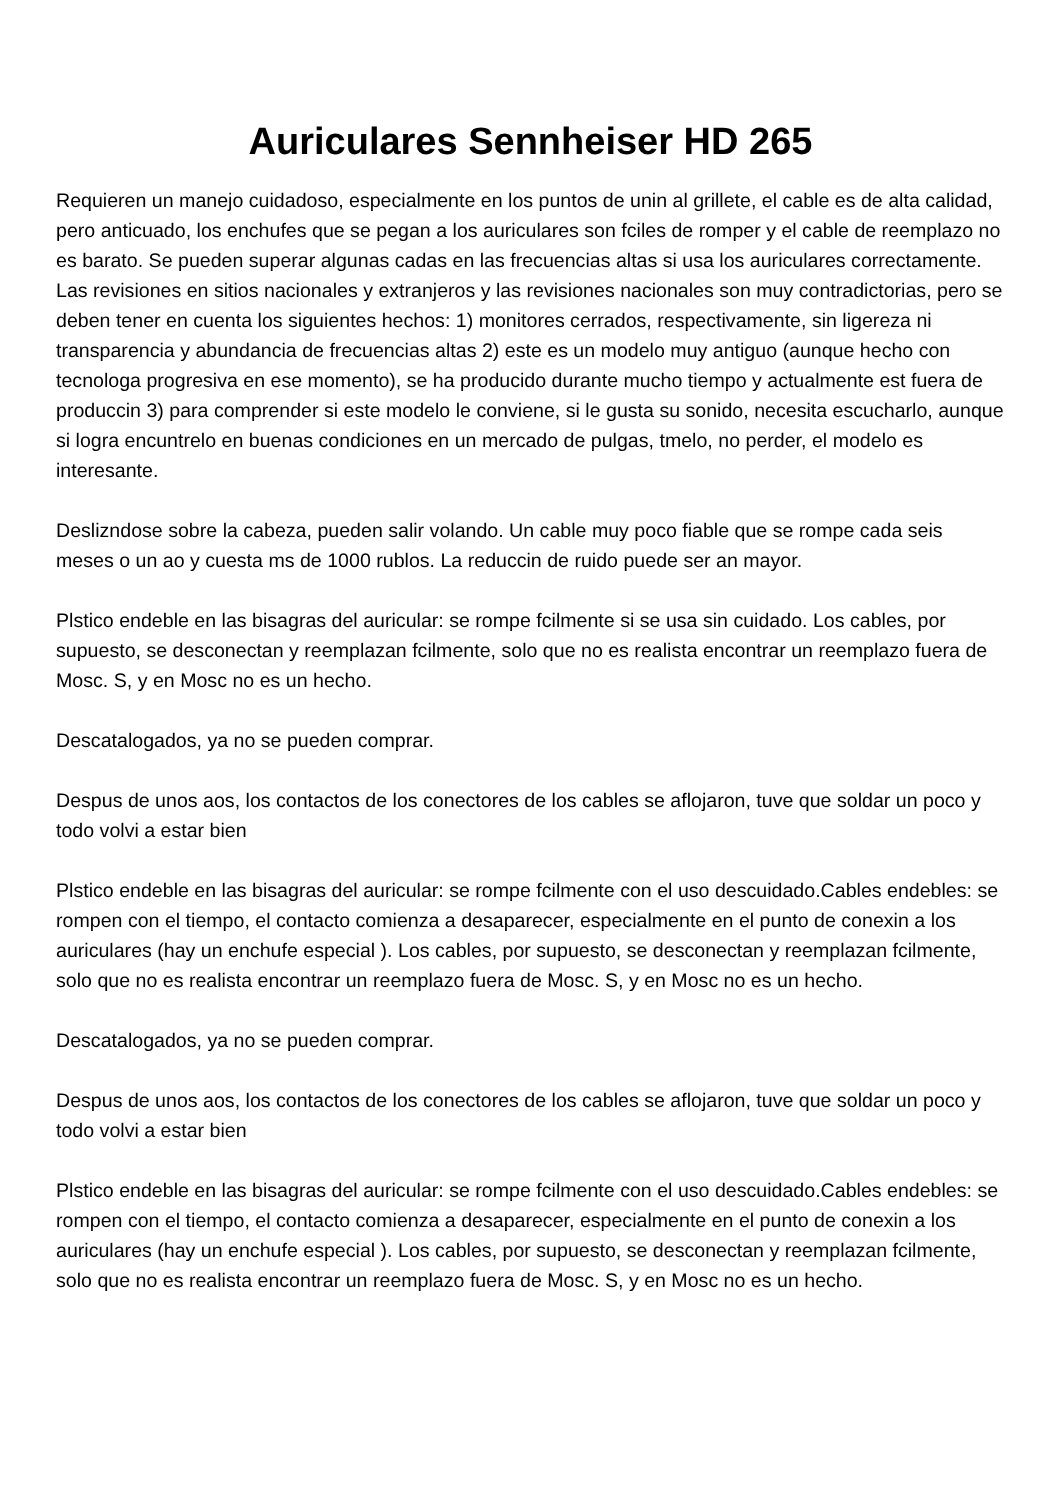Auriculares Sennheiser HD 265
Requieren un manejo cuidadoso, especialmente en los puntos de unin al grillete, el cable es de alta calidad, pero anticuado, los enchufes que se pegan a los auriculares son fciles de romper y el cable de reemplazo no es barato. Se pueden superar algunas cadas en las frecuencias altas si usa los auriculares correctamente. Las revisiones en sitios nacionales y extranjeros y las revisiones nacionales son muy contradictorias, pero se deben tener en cuenta los siguientes hechos: 1) monitores cerrados, respectivamente, sin ligereza ni transparencia y abundancia de frecuencias altas 2) este es un modelo muy antiguo (aunque hecho con tecnologa progresiva en ese momento), se ha producido durante mucho tiempo y actualmente est fuera de produccin 3) para comprender si este modelo le conviene, si le gusta su sonido, necesita escucharlo, aunque si logra encuntrelo en buenas condiciones en un mercado de pulgas, tmelo, no perder, el modelo es interesante.
Deslizndose sobre la cabeza, pueden salir volando. Un cable muy poco fiable que se rompe cada seis meses o un ao y cuesta ms de 1000 rublos. La reduccin de ruido puede ser an mayor.
Plstico endeble en las bisagras del auricular: se rompe fcilmente si se usa sin cuidado. Los cables, por supuesto, se desconectan y reemplazan fcilmente, solo que no es realista encontrar un reemplazo fuera de Mosc. S, y en Mosc no es un hecho.
Descatalogados, ya no se pueden comprar.
Despus de unos aos, los contactos de los conectores de los cables se aflojaron, tuve que soldar un poco y todo volvi a estar bien
Plstico endeble en las bisagras del auricular: se rompe fcilmente con el uso descuidado.Cables endebles: se rompen con el tiempo, el contacto comienza a desaparecer, especialmente en el punto de conexin a los auriculares (hay un enchufe especial ). Los cables, por supuesto, se desconectan y reemplazan fcilmente, solo que no es realista encontrar un reemplazo fuera de Mosc. S, y en Mosc no es un hecho.
Descatalogados, ya no se pueden comprar.
Despus de unos aos, los contactos de los conectores de los cables se aflojaron, tuve que soldar un poco y todo volvi a estar bien
Plstico endeble en las bisagras del auricular: se rompe fcilmente con el uso descuidado.Cables endebles: se rompen con el tiempo, el contacto comienza a desaparecer, especialmente en el punto de conexin a los auriculares (hay un enchufe especial ). Los cables, por supuesto, se desconectan y reemplazan fcilmente, solo que no es realista encontrar un reemplazo fuera de Mosc. S, y en Mosc no es un hecho.